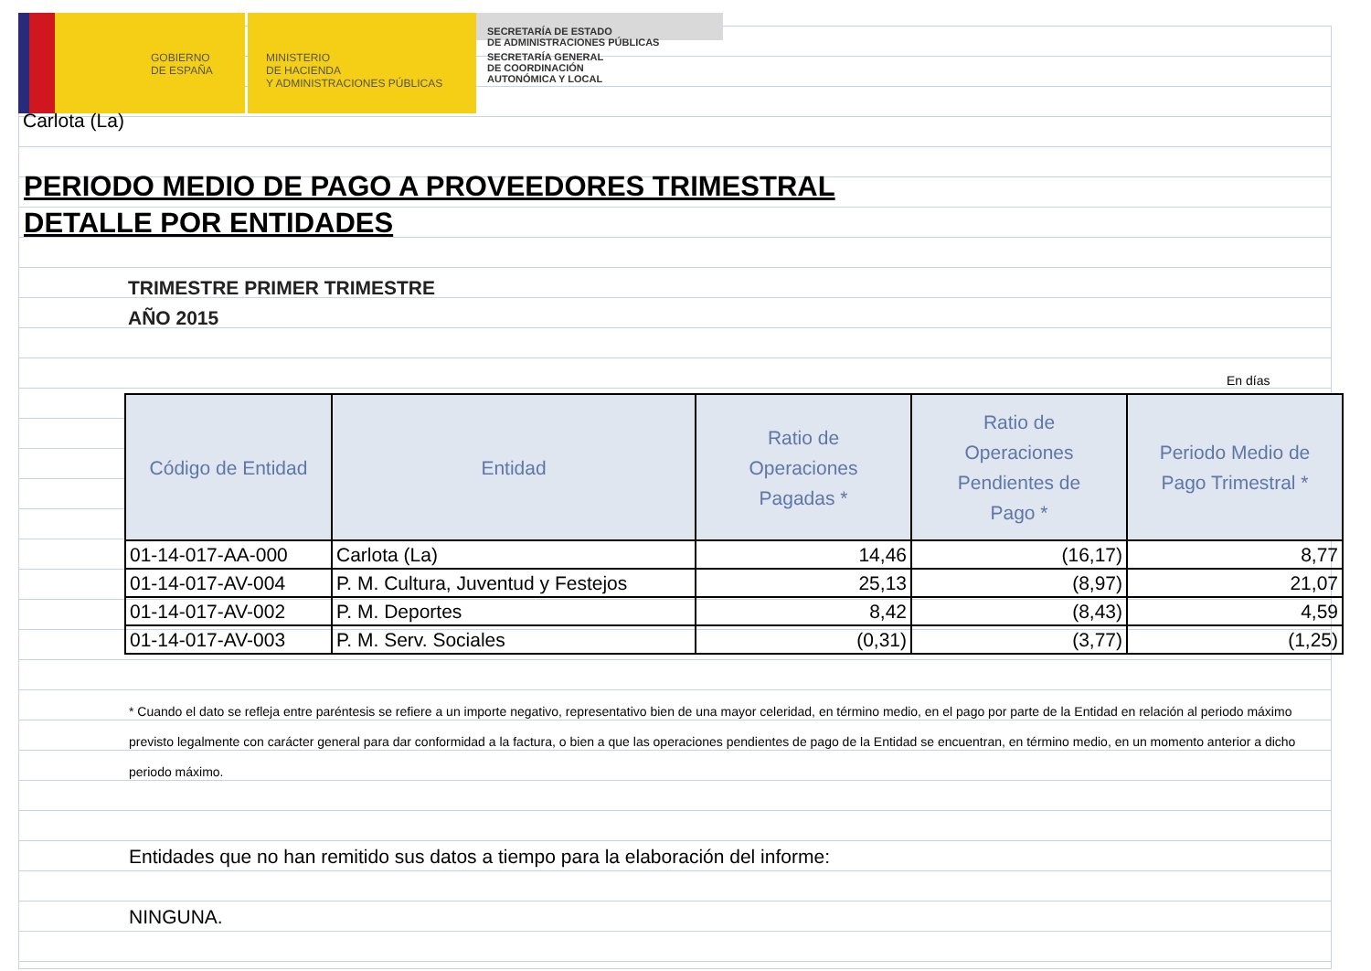GOBIERNO
DE ESPAÑA
MINISTERIO
DE HACIENDA
Y ADMINISTRACIONES PÚBLICAS
SECRETARÍA DE ESTADO
DE ADMINISTRACIONES PÚBLICAS
SECRETARÍA GENERAL
DE COORDINACIÓN
AUTONÓMICA Y LOCAL
Carlota (La)
PERIODO MEDIO DE PAGO A PROVEEDORES TRIMESTRAL
DETALLE POR ENTIDADES
TRIMESTRE PRIMER TRIMESTRE
AÑO 2015
En días
| Código de Entidad | Entidad | Ratio de Operaciones Pagadas * | Ratio de Operaciones Pendientes de Pago * | Periodo Medio de Pago Trimestral * |
| --- | --- | --- | --- | --- |
| 01-14-017-AA-000 | Carlota (La) | 14,46 | (16,17) | 8,77 |
| 01-14-017-AV-004 | P. M. Cultura, Juventud y Festejos | 25,13 | (8,97) | 21,07 |
| 01-14-017-AV-002 | P. M. Deportes | 8,42 | (8,43) | 4,59 |
| 01-14-017-AV-003 | P. M. Serv. Sociales | (0,31) | (3,77) | (1,25) |
* Cuando el dato se refleja entre paréntesis se refiere a un importe negativo, representativo bien de una mayor celeridad, en término medio, en el pago por parte de la Entidad en relación al periodo máximo previsto legalmente con carácter general para dar conformidad a la factura, o bien a que las operaciones pendientes de pago de la Entidad se encuentran, en término medio, en un momento anterior a dicho periodo máximo.
Entidades que no han remitido sus datos a tiempo para la elaboración del informe:
NINGUNA.